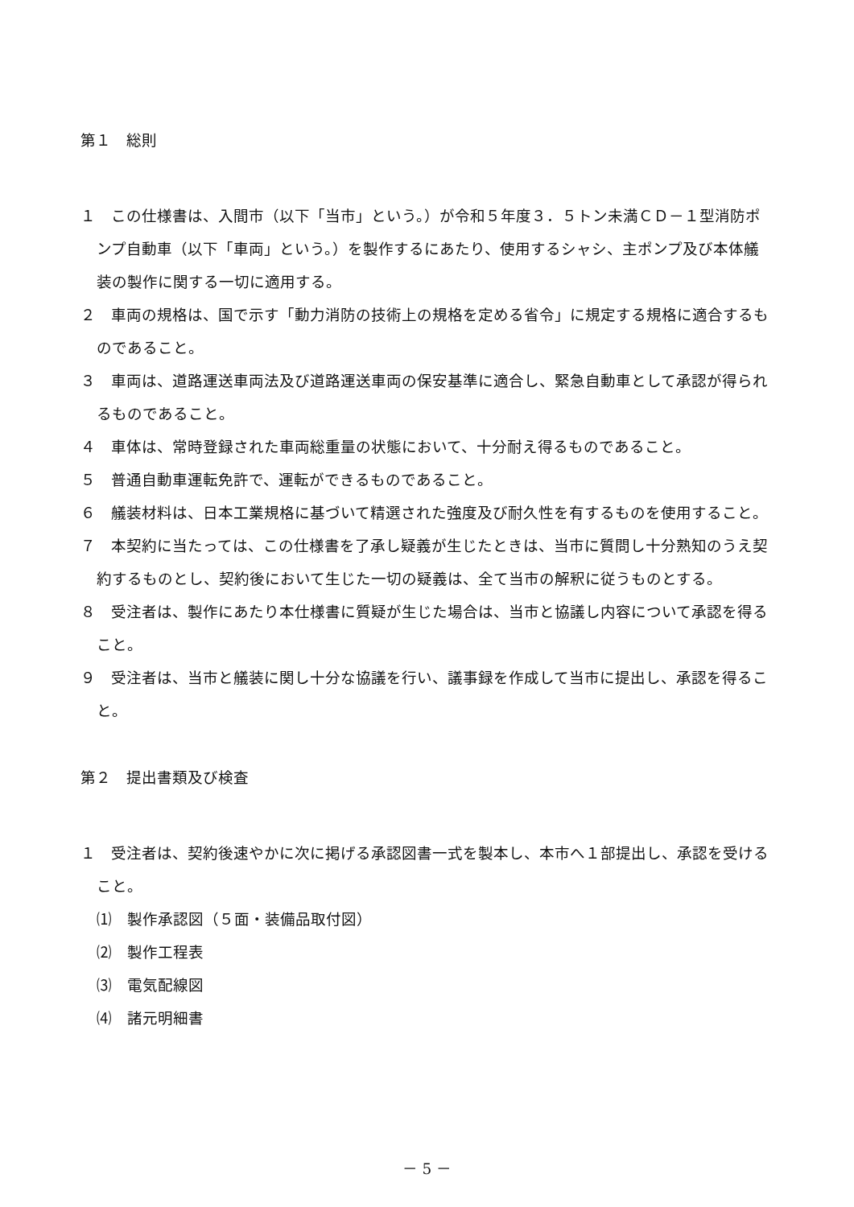第１　総則
１　この仕様書は、入間市（以下「当市」という。）が令和５年度３．５トン未満ＣＤ－１型消防ポンプ自動車（以下「車両」という。）を製作するにあたり、使用するシャシ、主ポンプ及び本体艤装の製作に関する一切に適用する。
２　車両の規格は、国で示す「動力消防の技術上の規格を定める省令」に規定する規格に適合するものであること。
３　車両は、道路運送車両法及び道路運送車両の保安基準に適合し、緊急自動車として承認が得られるものであること。
４　車体は、常時登録された車両総重量の状態において、十分耐え得るものであること。
５　普通自動車運転免許で、運転ができるものであること。
６　艤装材料は、日本工業規格に基づいて精選された強度及び耐久性を有するものを使用すること。
７　本契約に当たっては、この仕様書を了承し疑義が生じたときは、当市に質問し十分熟知のうえ契約するものとし、契約後において生じた一切の疑義は、全て当市の解釈に従うものとする。
８　受注者は、製作にあたり本仕様書に質疑が生じた場合は、当市と協議し内容について承認を得ること。
９　受注者は、当市と艤装に関し十分な協議を行い、議事録を作成して当市に提出し、承認を得ること。
第２　提出書類及び検査
１　受注者は、契約後速やかに次に掲げる承認図書一式を製本し、本市へ１部提出し、承認を受けること。
⑴　製作承認図（５面・装備品取付図）
⑵　製作工程表
⑶　電気配線図
⑷　諸元明細書
－ 5 －